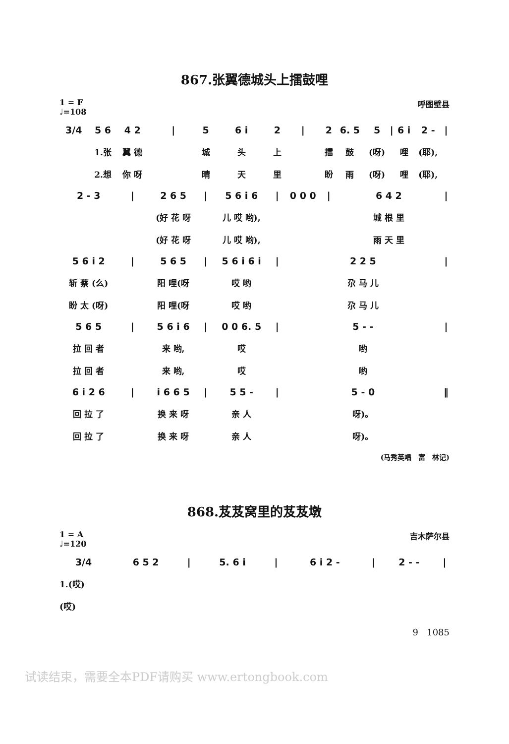867.张翼德城头上擂鼓哩
1 = F
♩=108
呼图壁县
| 3/4 | 5 6 | 4 2 | / | 5 | 6 i | 2 | / | 2 | 6. 5 | 5 | / | 6 i | 2 - | / |
| | 1.张 | 翼 德 | | 城 | 头 | 上 | | 擂 | 鼓 | (呀) | | 哩 | (耶), | |
| | 2.想 | 你 呀 | | 晴 | 天 | 里 | | 盼 | 雨 | (呀) | | 哩 | (耶), | |
| 2 - 3 | | / | 2 6 5 | / | 5 6 i 6 | / | 0 0 0 | / | 6 4 2 | | | | | / |
| | | | (好 花 呀 | | 儿 哎 哟), | | | | 城 根 里 | | | | | |
| | | | (好 花 呀 | | 儿 哎 哟), | | | | 雨 天 里 | | | | | |
| 5 6 i 2 | | / | 5 6 5 | / | 5 6 i 6 i | / | 2 2 5 | | | | | | | / |
| 斩 蔡 (么) | | | 阳 哩(呀 | | 哎 哟 | | 尕 马 儿 | | | | | | | |
| 盼 太 (呀) | | | 阳 哩(呀 | | 哎 哟 | | 尕 马 儿 | | | | | | | |
| 5 6 5 | | / | 5 6 i 6 | / | 0 0 6. 5 | / | 5 - - | | | | | | | / |
| 拉 回 者 | | | 来 哟, | | 哎 | | 哟 | | | | | | | |
| 拉 回 者 | | | 来 哟, | | 哎 | | 哟 | | | | | | | |
| 6 i 2 6 | | / | i 6 6 5 | / | 5 5 - | / | 5 - 0 | | | | | | | ‖ |
| 回 拉 了 | | | 换 来 呀 | | 亲 人 | | 呀)。 | | | | | | | |
| 回 拉 了 | | | 换 来 呀 | | 亲 人 | | 呀)。 | | | | | | | |
(马秀英唱　富　林记)
868.芨芨窝里的芨芨墩
1 = A
♩=120
吉木萨尔县
| 3/4 | 6 5 2 | / | 5. 6 i | / | 6 i 2 - | / | 2 - - | / |
| 1.(哎) | | | | | | | | |
| (哎) | | | | | | | | |
9 1085
试读结束，需要全本PDF请购买 www.ertongbook.com